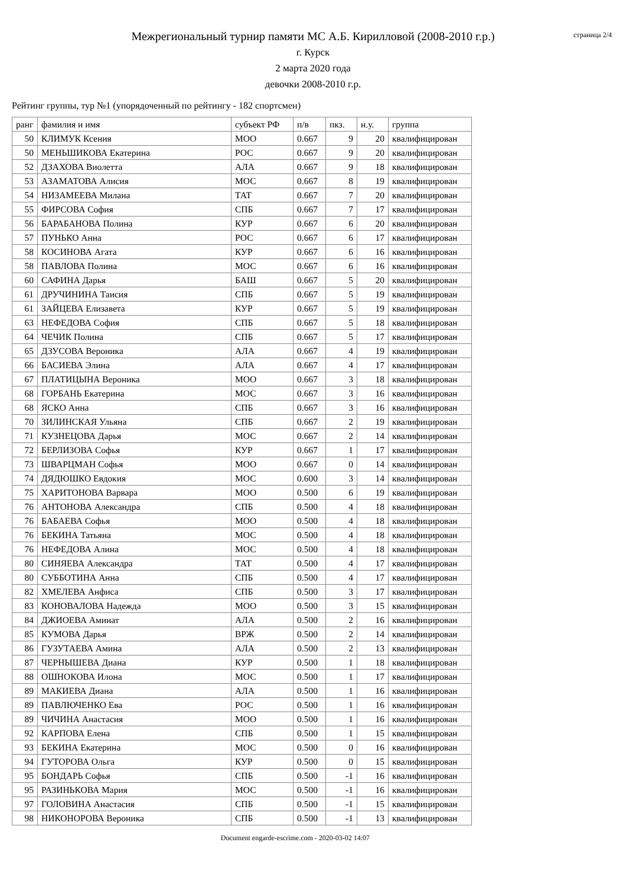страница 2/4
Межрегиональный турнир памяти МС А.Б. Кирилловой (2008-2010 г.р.)
г. Курск
2 марта 2020 года
девочки 2008-2010 г.р.
Рейтинг группы, тур №1 (упорядоченный по рейтингу - 182 спортсмен)
| ранг | фамилия и имя | субъект РФ | п/в | пкз. | н.у. | группа |
| --- | --- | --- | --- | --- | --- | --- |
| 50 | КЛИМУК Ксения | МОО | 0.667 | 9 | 20 | квалифицирован |
| 50 | МЕНЬШИКОВА Екатерина | РОС | 0.667 | 9 | 20 | квалифицирован |
| 52 | ДЗАХОВА Виолетта | АЛА | 0.667 | 9 | 18 | квалифицирован |
| 53 | АЗАМАТОВА Алисия | МОС | 0.667 | 8 | 19 | квалифицирован |
| 54 | НИЗАМЕЕВА Милана | ТАТ | 0.667 | 7 | 20 | квалифицирован |
| 55 | ФИРСОВА София | СПБ | 0.667 | 7 | 17 | квалифицирован |
| 56 | БАРАБАНОВА Полина | КУР | 0.667 | 6 | 20 | квалифицирован |
| 57 | ПУНЬКО Анна | РОС | 0.667 | 6 | 17 | квалифицирован |
| 58 | КОСИНОВА Агата | КУР | 0.667 | 6 | 16 | квалифицирован |
| 58 | ПАВЛОВА Полина | МОС | 0.667 | 6 | 16 | квалифицирован |
| 60 | САФИНА Дарья | БАШ | 0.667 | 5 | 20 | квалифицирован |
| 61 | ДРУЧИНИНА Таисия | СПБ | 0.667 | 5 | 19 | квалифицирован |
| 61 | ЗАЙЦЕВА Елизавета | КУР | 0.667 | 5 | 19 | квалифицирован |
| 63 | НЕФЕДОВА София | СПБ | 0.667 | 5 | 18 | квалифицирован |
| 64 | ЧЕЧИК Полина | СПБ | 0.667 | 5 | 17 | квалифицирован |
| 65 | ДЗУСОВА Вероника | АЛА | 0.667 | 4 | 19 | квалифицирован |
| 66 | БАСИЕВА Элина | АЛА | 0.667 | 4 | 17 | квалифицирован |
| 67 | ПЛАТИЦЫНА Вероника | МОО | 0.667 | 3 | 18 | квалифицирован |
| 68 | ГОРБАНЬ Екатерина | МОС | 0.667 | 3 | 16 | квалифицирован |
| 68 | ЯСКО Анна | СПБ | 0.667 | 3 | 16 | квалифицирован |
| 70 | ЗИЛИНСКАЯ Ульяна | СПБ | 0.667 | 2 | 19 | квалифицирован |
| 71 | КУЗНЕЦОВА Дарья | МОС | 0.667 | 2 | 14 | квалифицирован |
| 72 | БЕРЛИЗОВА Софья | КУР | 0.667 | 1 | 17 | квалифицирован |
| 73 | ШВАРЦМАН Софья | МОО | 0.667 | 0 | 14 | квалифицирован |
| 74 | ДЯДЮШКО Евдокия | МОС | 0.600 | 3 | 14 | квалифицирован |
| 75 | ХАРИТОНОВА Варвара | МОО | 0.500 | 6 | 19 | квалифицирован |
| 76 | АНТОНОВА Александра | СПБ | 0.500 | 4 | 18 | квалифицирован |
| 76 | БАБАЕВА Софья | МОО | 0.500 | 4 | 18 | квалифицирован |
| 76 | БЕКИНА Татьяна | МОС | 0.500 | 4 | 18 | квалифицирован |
| 76 | НЕФЕДОВА Алина | МОС | 0.500 | 4 | 18 | квалифицирован |
| 80 | СИНЯЕВА Александра | ТАТ | 0.500 | 4 | 17 | квалифицирован |
| 80 | СУББОТИНА Анна | СПБ | 0.500 | 4 | 17 | квалифицирован |
| 82 | ХМЕЛЕВА Анфиса | СПБ | 0.500 | 3 | 17 | квалифицирован |
| 83 | КОНОВАЛОВА Надежда | МОО | 0.500 | 3 | 15 | квалифицирован |
| 84 | ДЖИОЕВА Аминат | АЛА | 0.500 | 2 | 16 | квалифицирован |
| 85 | КУМОВА Дарья | ВРЖ | 0.500 | 2 | 14 | квалифицирован |
| 86 | ГУЗУТАЕВА Амина | АЛА | 0.500 | 2 | 13 | квалифицирован |
| 87 | ЧЕРНЫШЕВА Диана | КУР | 0.500 | 1 | 18 | квалифицирован |
| 88 | ОШНОКОВА Илона | МОС | 0.500 | 1 | 17 | квалифицирован |
| 89 | МАКИЕВА Диана | АЛА | 0.500 | 1 | 16 | квалифицирован |
| 89 | ПАВЛЮЧЕНКО Ева | РОС | 0.500 | 1 | 16 | квалифицирован |
| 89 | ЧИЧИНА Анастасия | МОО | 0.500 | 1 | 16 | квалифицирован |
| 92 | КАРПОВА Елена | СПБ | 0.500 | 1 | 15 | квалифицирован |
| 93 | БЕКИНА Екатерина | МОС | 0.500 | 0 | 16 | квалифицирован |
| 94 | ГУТОРОВА Ольга | КУР | 0.500 | 0 | 15 | квалифицирован |
| 95 | БОНДАРЬ Софья | СПБ | 0.500 | -1 | 16 | квалифицирован |
| 95 | РАЗИНЬКОВА Мария | МОС | 0.500 | -1 | 16 | квалифицирован |
| 97 | ГОЛОВИНА Анастасия | СПБ | 0.500 | -1 | 15 | квалифицирован |
| 98 | НИКОНОРОВА Вероника | СПБ | 0.500 | -1 | 13 | квалифицирован |
Document engarde-escrime.com - 2020-03-02 14:07